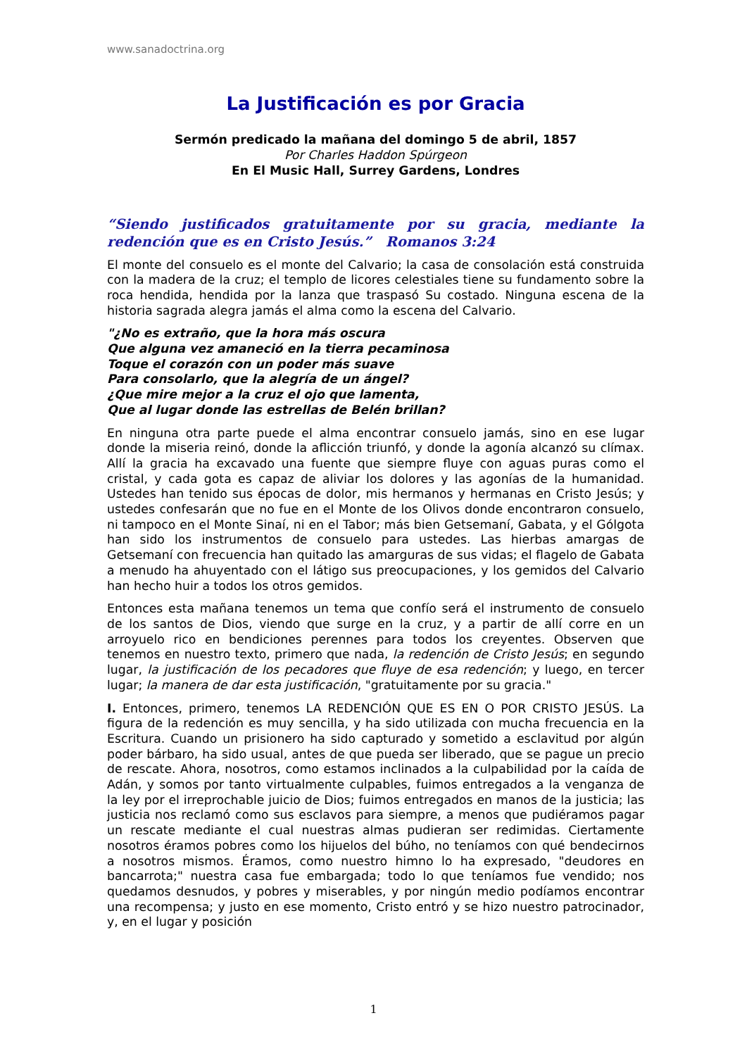www.sanadoctrina.org
La Justificación es por Gracia
Sermón predicado la mañana del domingo 5 de abril, 1857
Por Charles Haddon Spúrgeon
En El Music Hall, Surrey Gardens, Londres
“Siendo justificados gratuitamente por su gracia, mediante la redención que es en Cristo Jesús.” Romanos 3:24
El monte del consuelo es el monte del Calvario; la casa de consolación está construida con la madera de la cruz; el templo de licores celestiales tiene su fundamento sobre la roca hendida, hendida por la lanza que traspasó Su costado. Ninguna escena de la historia sagrada alegra jamás el alma como la escena del Calvario.
"¿No es extraño, que la hora más oscura
Que alguna vez amaneció en la tierra pecaminosa
Toque el corazón con un poder más suave
Para consolarlo, que la alegría de un ángel?
¿Que mire mejor a la cruz el ojo que lamenta,
Que al lugar donde las estrellas de Belén brillan?
En ninguna otra parte puede el alma encontrar consuelo jamás, sino en ese lugar donde la miseria reinó, donde la aflicción triunfó, y donde la agonía alcanzó su clímax. Allí la gracia ha excavado una fuente que siempre fluye con aguas puras como el cristal, y cada gota es capaz de aliviar los dolores y las agonías de la humanidad. Ustedes han tenido sus épocas de dolor, mis hermanos y hermanas en Cristo Jesús; y ustedes confesarán que no fue en el Monte de los Olivos donde encontraron consuelo, ni tampoco en el Monte Sinaí, ni en el Tabor; más bien Getsemaní, Gabata, y el Gólgota han sido los instrumentos de consuelo para ustedes. Las hierbas amargas de Getsemaní con frecuencia han quitado las amarguras de sus vidas; el flagelo de Gabata a menudo ha ahuyentado con el látigo sus preocupaciones, y los gemidos del Calvario han hecho huir a todos los otros gemidos.
Entonces esta mañana tenemos un tema que confío será el instrumento de consuelo de los santos de Dios, viendo que surge en la cruz, y a partir de allí corre en un arroyuelo rico en bendiciones perennes para todos los creyentes. Observen que tenemos en nuestro texto, primero que nada, la redención de Cristo Jesús; en segundo lugar, la justificación de los pecadores que fluye de esa redención; y luego, en tercer lugar; la manera de dar esta justificación, "gratuitamente por su gracia."
I. Entonces, primero, tenemos LA REDENCIÓN QUE ES EN O POR CRISTO JESÚS. La figura de la redención es muy sencilla, y ha sido utilizada con mucha frecuencia en la Escritura. Cuando un prisionero ha sido capturado y sometido a esclavitud por algún poder bárbaro, ha sido usual, antes de que pueda ser liberado, que se pague un precio de rescate. Ahora, nosotros, como estamos inclinados a la culpabilidad por la caída de Adán, y somos por tanto virtualmente culpables, fuimos entregados a la venganza de la ley por el irreprochable juicio de Dios; fuimos entregados en manos de la justicia; las justicia nos reclamó como sus esclavos para siempre, a menos que pudiéramos pagar un rescate mediante el cual nuestras almas pudieran ser redimidas. Ciertamente nosotros éramos pobres como los hijuelos del búho, no teníamos con qué bendecirnos a nosotros mismos. Éramos, como nuestro himno lo ha expresado, "deudores en bancarrota;" nuestra casa fue embargada; todo lo que teníamos fue vendido; nos quedamos desnudos, y pobres y miserables, y por ningún medio podíamos encontrar una recompensa; y justo en ese momento, Cristo entró y se hizo nuestro patrocinador, y, en el lugar y posición
1